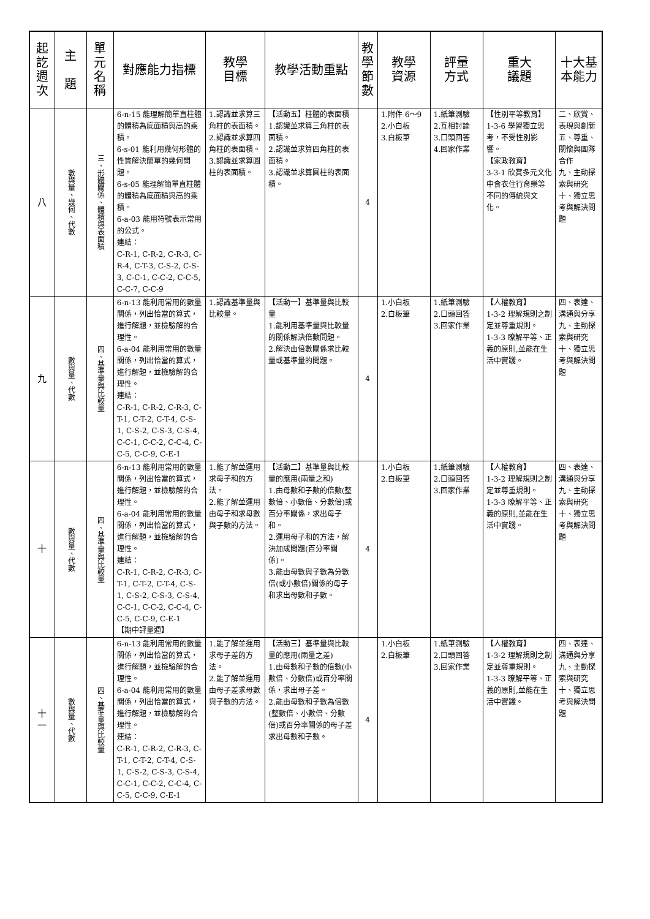| 起 訖 週 次 | 主 題 | 單 元 名 稱 | 對應能力指標 | 教學 目標 | 教學活動重點 | 教 學 節 數 | 教學 資源 | 評量 方式 | 重大 議題 | 十大基 本能力 |
| --- | --- | --- | --- | --- | --- | --- | --- | --- | --- | --- |
| 八 | 數與量、幾何、代數 | 三、形體關係、體積與表面積 | 6-n-15 能理解簡單直柱體的體積為底面積與高的乘積。 6-s-01 能利用幾何形體的性質解決簡單的幾何問題。 6-s-05 能理解簡單直柱體的體積為底面積與高的乘積。 6-a-03 能用符號表示常用的公式。 連結： C-R-1, C-R-2, C-R-3, C-R-4, C-T-3, C-S-2, C-S-3, C-C-1, C-C-2, C-C-5, C-C-7, C-C-9 | 1.認識並求算三角柱的表面積。 2.認識並求算四角柱的表面積。 3.認識並求算圓柱的表面積。 | 【活動五】柱體的表面積 1.認識並求算三角柱的表面積。 2.認識並求算四角柱的表面積。 3.認識並求算圓柱的表面積。 | 4 | 1.附件 6～9 2.小白板 3.白板筆 | 1.紙筆測驗 2.互相討論 3.口頭回答 4.回家作業 | 【性別平等教育】 1-3-6 學習獨立思考，不受性別影響。 【家政教育】 3-3-1 欣賞多元文化中食衣住行育樂等不同的傳統與文化。 | 二、欣賞、表現與創新 五、尊重、關懷與團隊合作 九、主動探索與研究 十、獨立思考與解決問題 |
| 九 | 數與量、代數 | 四、基準量與比較量 | 6-n-13 能利用常用的數量關係，列出恰當的算式，進行解題，並檢驗解的合理性。 6-a-04 能利用常用的數量關係，列出恰當的算式，進行解題，並檢驗解的合理性。 連結： C-R-1, C-R-2, C-R-3, C-T-1, C-T-2, C-T-4, C-S-1, C-S-2, C-S-3, C-S-4, C-C-1, C-C-2, C-C-4, C-C-5, C-C-9, C-E-1 | 1.認識基準量與比較量。 | 【活動一】基準量與比較量 1.能利用基準量與比較量的關係解決倍數問題。 2.解決由倍數關係求比較量或基準量的問題。 | 4 | 1.小白板 2.白板筆 | 1.紙筆測驗 2.口頭回答 3.回家作業 | 【人權教育】 1-3-2 理解規則之制定並尊重規則。 1-3-3 瞭解平等、正義的原則,並能在生活中實踐。 | 四、表達、溝通與分享 九、主動探索與研究 十、獨立思考與解決問題 |
| 十 | 數與量、代數 | 四、基準量與比較量 | 6-n-13 能利用常用的數量關係，列出恰當的算式，進行解題，並檢驗解的合理性。 6-a-04 能利用常用的數量關係，列出恰當的算式，進行解題，並檢驗解的合理性。 連結： C-R-1, C-R-2, C-R-3, C-T-1, C-T-2, C-T-4, C-S-1, C-S-2, C-S-3, C-S-4, C-C-1, C-C-2, C-C-4, C-C-5, C-C-9, C-E-1 【期中評量週】 | 1.能了解並運用求母子和的方法。 2.能了解並運用由母子和求母數與子數的方法。 | 【活動二】基準量與比較量的應用(兩量之和) 1.由母數和子數的倍數(整數倍、小數倍、分數倍)或百分率關係，求出母子和。 2.運用母子和的方法，解決加成問題(百分率關係)。 3.能由母數與子數為分數倍(或小數倍)關係的母子和求出母數和子數。 | 4 | 1.小白板 2.白板筆 | 1.紙筆測驗 2.口頭回答 3.回家作業 | 【人權教育】 1-3-2 理解規則之制定並尊重規則。 1-3-3 瞭解平等、正義的原則,並能在生活中實踐。 | 四、表達、溝通與分享 九、主動探索與研究 十、獨立思考與解決問題 |
| 十 一 | 數與量、代數 | 四、基準量與比較量 | 6-n-13 能利用常用的數量關係，列出恰當的算式，進行解題，並檢驗解的合理性。 6-a-04 能利用常用的數量關係，列出恰當的算式，進行解題，並檢驗解的合理性。 連結： C-R-1, C-R-2, C-R-3, C-T-1, C-T-2, C-T-4, C-S-1, C-S-2, C-S-3, C-S-4, C-C-1, C-C-2, C-C-4, C-C-5, C-C-9, C-E-1 | 1.能了解並運用求母子差的方法。 2.能了解並運用由母子差求母數與子數的方法。 | 【活動三】基準量與比較量的應用(兩量之差) 1.由母數和子數的倍數(小數倍、分數倍)或百分率關係，求出母子差。 2.能由母數和子數為倍數(整數倍、小數倍、分數倍)或百分率關係的母子差求出母數和子數。 | 4 | 1.小白板 2.白板筆 | 1.紙筆測驗 2.口頭回答 3.回家作業 | 【人權教育】 1-3-2 理解規則之制定並尊重規則。 1-3-3 瞭解平等、正義的原則,並能在生活中實踐。 | 四、表達、溝通與分享 九、主動探索與研究 十、獨立思考與解決問題 |